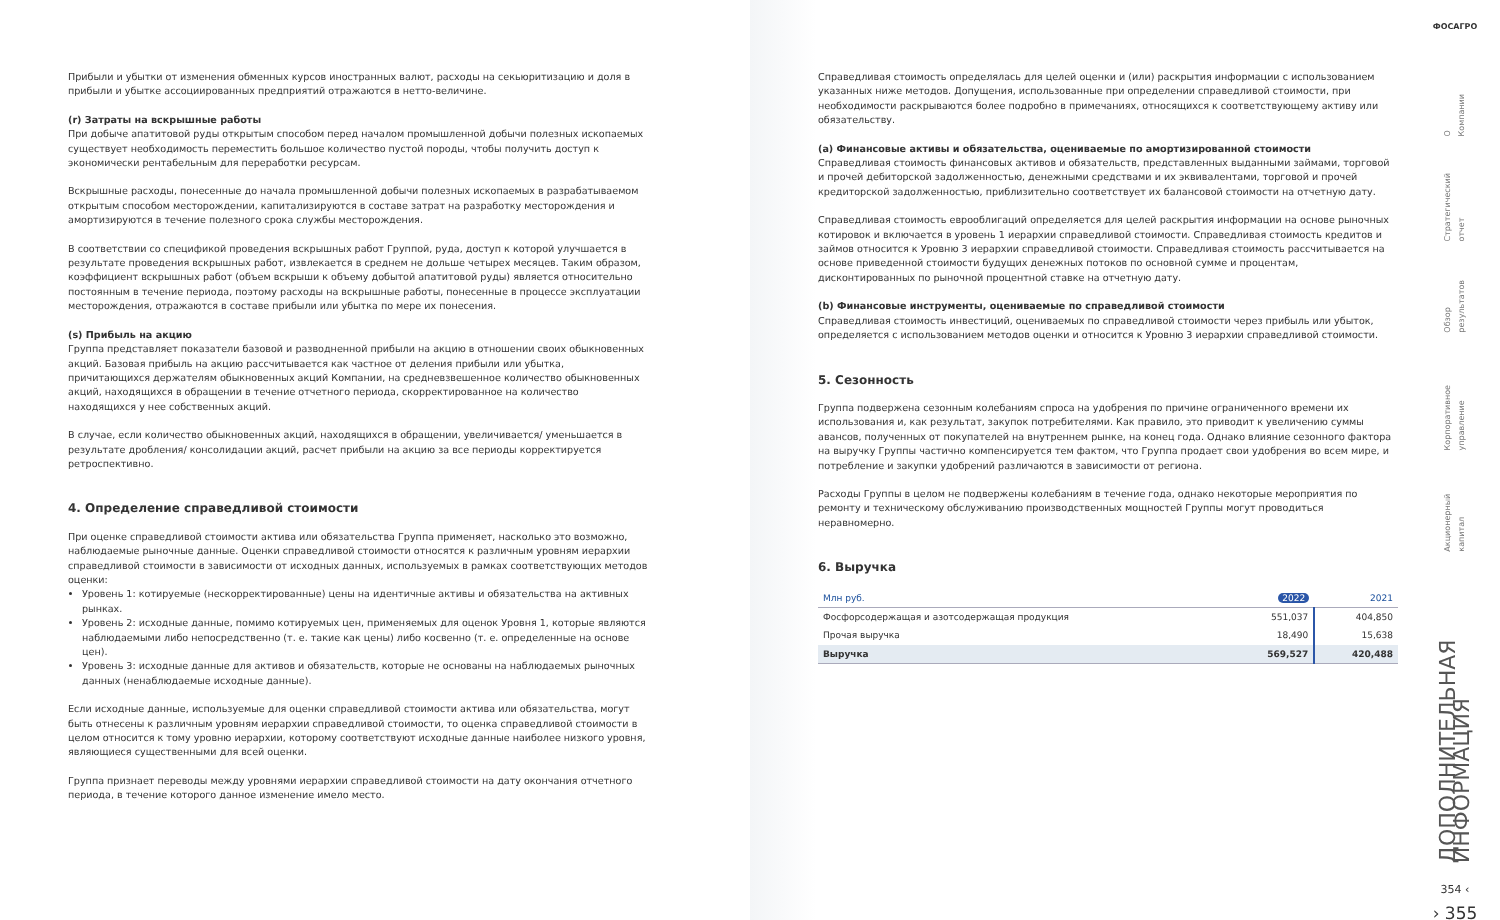Прибыли и убытки от изменения обменных курсов иностранных валют, расходы на секьюритизацию и доля в прибыли и убытке ассоциированных предприятий отражаются в нетто-величине.
(r) Затраты на вскрышные работы
При добыче апатитовой руды открытым способом перед началом промышленной добычи полезных ископаемых существует необходимость переместить большое количество пустой породы, чтобы получить доступ к экономически рентабельным для переработки ресурсам.
Вскрышные расходы, понесенные до начала промышленной добычи полезных ископаемых в разрабатываемом открытым способом месторождении, капитализируются в составе затрат на разработку месторождения и амортизируются в течение полезного срока службы месторождения.
В соответствии со спецификой проведения вскрышных работ Группой, руда, доступ к которой улучшается в результате проведения вскрышных работ, извлекается в среднем не дольше четырех месяцев. Таким образом, коэффициент вскрышных работ (объем вскрыши к объему добытой апатитовой руды) является относительно постоянным в течение периода, поэтому расходы на вскрышные работы, понесенные в процессе эксплуатации месторождения, отражаются в составе прибыли или убытка по мере их понесения.
(s) Прибыль на акцию
Группа представляет показатели базовой и разводненной прибыли на акцию в отношении своих обыкновенных акций. Базовая прибыль на акцию рассчитывается как частное от деления прибыли или убытка, причитающихся держателям обыкновенных акций Компании, на средневзвешенное количество обыкновенных акций, находящихся в обращении в течение отчетного периода, скорректированное на количество находящихся у нее собственных акций.
В случае, если количество обыкновенных акций, находящихся в обращении, увеличивается/ уменьшается в результате дробления/ консолидации акций, расчет прибыли на акцию за все периоды корректируется ретроспективно.
4. Определение справедливой стоимости
При оценке справедливой стоимости актива или обязательства Группа применяет, насколько это возможно, наблюдаемые рыночные данные. Оценки справедливой стоимости относятся к различным уровням иерархии справедливой стоимости в зависимости от исходных данных, используемых в рамках соответствующих методов оценки:
Уровень 1: котируемые (нескорректированные) цены на идентичные активы и обязательства на активных рынках.
Уровень 2: исходные данные, помимо котируемых цен, применяемых для оценок Уровня 1, которые являются наблюдаемыми либо непосредственно (т. е. такие как цены) либо косвенно (т. е. определенные на основе цен).
Уровень 3: исходные данные для активов и обязательств, которые не основаны на наблюдаемых рыночных данных (ненаблюдаемые исходные данные).
Если исходные данные, используемые для оценки справедливой стоимости актива или обязательства, могут быть отнесены к различным уровням иерархии справедливой стоимости, то оценка справедливой стоимости в целом относится к тому уровню иерархии, которому соответствуют исходные данные наиболее низкого уровня, являющиеся существенными для всей оценки.
Группа признает переводы между уровнями иерархии справедливой стоимости на дату окончания отчетного периода, в течение которого данное изменение имело место.
Справедливая стоимость определялась для целей оценки и (или) раскрытия информации с использованием указанных ниже методов. Допущения, использованные при определении справедливой стоимости, при необходимости раскрываются более подробно в примечаниях, относящихся к соответствующему активу или обязательству.
(a) Финансовые активы и обязательства, оцениваемые по амортизированной стоимости
Справедливая стоимость финансовых активов и обязательств, представленных выданными займами, торговой и прочей дебиторской задолженностью, денежными средствами и их эквивалентами, торговой и прочей кредиторской задолженностью, приблизительно соответствует их балансовой стоимости на отчетную дату.
Справедливая стоимость еврооблигаций определяется для целей раскрытия информации на основе рыночных котировок и включается в уровень 1 иерархии справедливой стоимости. Справедливая стоимость кредитов и займов относится к Уровню 3 иерархии справедливой стоимости. Справедливая стоимость рассчитывается на основе приведенной стоимости будущих денежных потоков по основной сумме и процентам, дисконтированных по рыночной процентной ставке на отчетную дату.
(b) Финансовые инструменты, оцениваемые по справедливой стоимости
Справедливая стоимость инвестиций, оцениваемых по справедливой стоимости через прибыль или убыток, определяется с использованием методов оценки и относится к Уровню 3 иерархии справедливой стоимости.
5. Сезонность
Группа подвержена сезонным колебаниям спроса на удобрения по причине ограниченного времени их использования и, как результат, закупок потребителями. Как правило, это приводит к увеличению суммы авансов, полученных от покупателей на внутреннем рынке, на конец года. Однако влияние сезонного фактора на выручку Группы частично компенсируется тем фактом, что Группа продает свои удобрения во всем мире, и потребление и закупки удобрений различаются в зависимости от региона.
Расходы Группы в целом не подвержены колебаниям в течение года, однако некоторые мероприятия по ремонту и техническому обслуживанию производственных мощностей Группы могут проводиться неравномерно.
6. Выручка
| Млн руб. | 2022 | 2021 |
| --- | --- | --- |
| Фосфорсодержащая и азотсодержащая продукция | 551,037 | 404,850 |
| Прочая выручка | 18,490 | 15,638 |
| Выручка | 569,527 | 420,488 |
ФОСАГРО
О Компании
Стратегический отчет
Обзор результатов
Корпоративное управление
Акционерный капитал
ДОПОЛНИТЕЛЬНАЯ ИНФОРМАЦИЯ
354 ‹
› 355